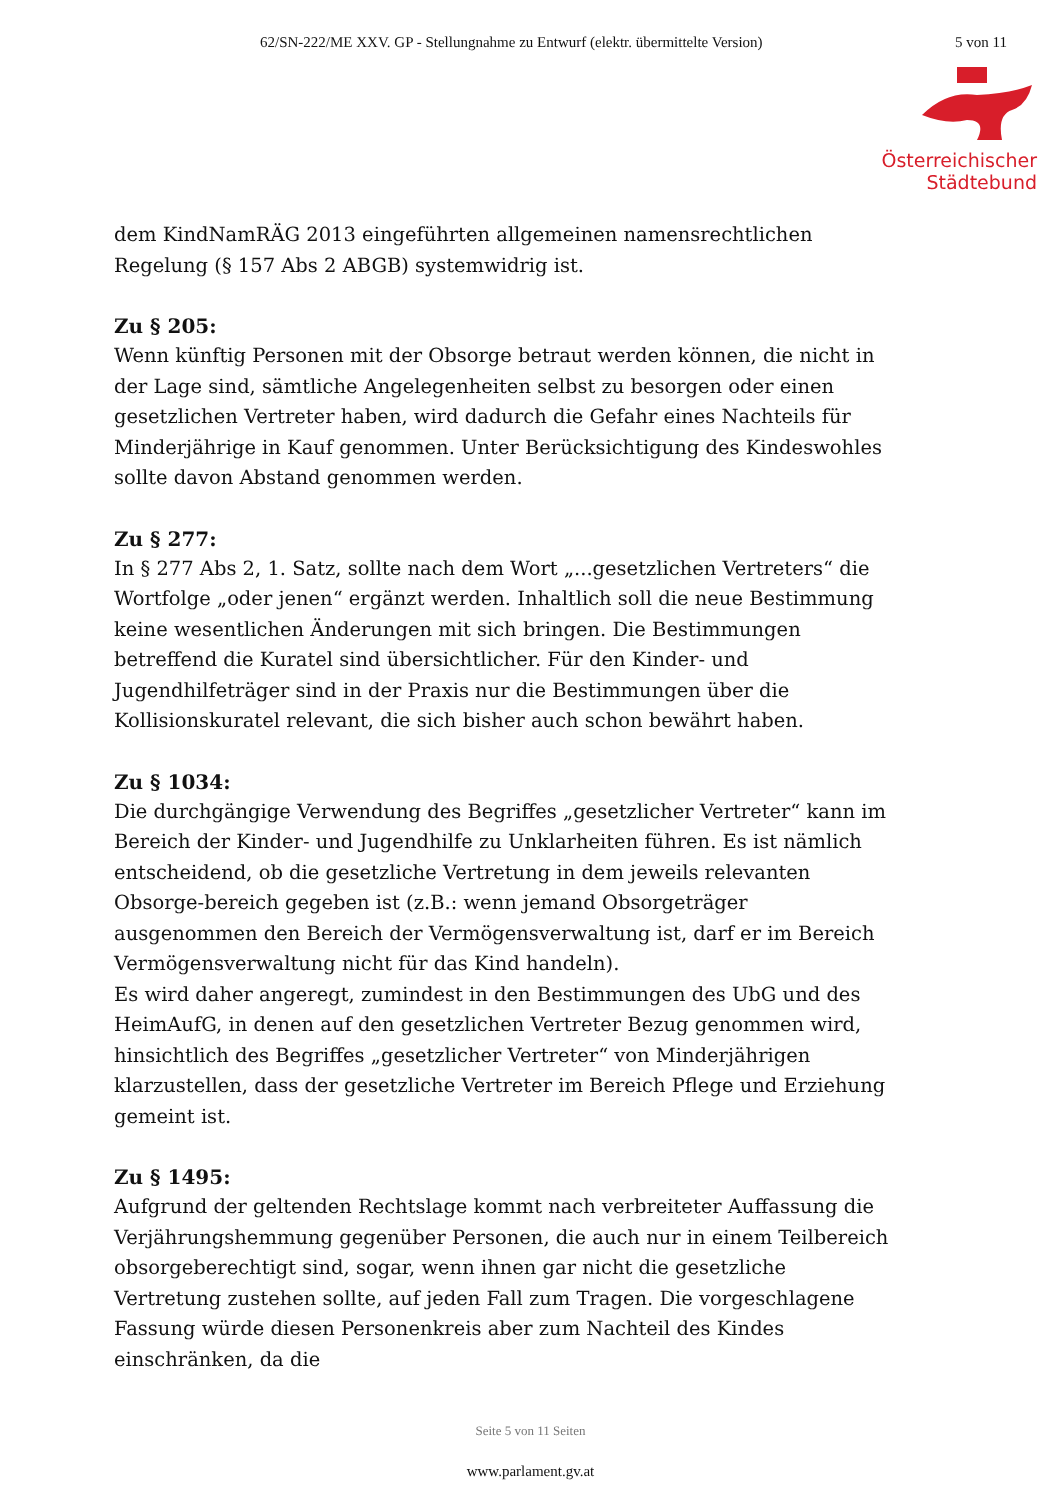62/SN-222/ME XXV. GP - Stellungnahme zu Entwurf (elektr. übermittelte Version) 5 von 11
Österreichischer
Städtebund
dem KindNamRÄG 2013 eingeführten allgemeinen namensrechtlichen Regelung (§ 157 Abs 2 ABGB) systemwidrig ist.
Zu § 205:
Wenn künftig Personen mit der Obsorge betraut werden können, die nicht in der Lage sind, sämtliche Angelegenheiten selbst zu besorgen oder einen gesetzlichen Vertreter haben, wird dadurch die Gefahr eines Nachteils für Minderjährige in Kauf genommen. Unter Berücksichtigung des Kindeswohles sollte davon Abstand genommen werden.
Zu § 277:
In § 277 Abs 2, 1. Satz, sollte nach dem Wort „...gesetzlichen Vertreters“ die Wortfolge „oder jenen“ ergänzt werden. Inhaltlich soll die neue Bestimmung keine wesentlichen Änderungen mit sich bringen. Die Bestimmungen betreffend die Kuratel sind übersichtlicher. Für den Kinder- und Jugendhilfeträger sind in der Praxis nur die Bestimmungen über die Kollisionskuratel relevant, die sich bisher auch schon bewährt haben.
Zu § 1034:
Die durchgängige Verwendung des Begriffes „gesetzlicher Vertreter“ kann im Bereich der Kinder- und Jugendhilfe zu Unklarheiten führen. Es ist nämlich entscheidend, ob die gesetzliche Vertretung in dem jeweils relevanten Obsorge-bereich gegeben ist (z.B.: wenn jemand Obsorgeträger ausgenommen den Bereich der Vermögensverwaltung ist, darf er im Bereich Vermögensverwaltung nicht für das Kind handeln).
Es wird daher angeregt, zumindest in den Bestimmungen des UbG und des HeimAufG, in denen auf den gesetzlichen Vertreter Bezug genommen wird, hinsichtlich des Begriffes „gesetzlicher Vertreter“ von Minderjährigen klarzustellen, dass der gesetzliche Vertreter im Bereich Pflege und Erziehung gemeint ist.
Zu § 1495:
Aufgrund der geltenden Rechtslage kommt nach verbreiteter Auffassung die Verjährungshemmung gegenüber Personen, die auch nur in einem Teilbereich obsorgeberechtigt sind, sogar, wenn ihnen gar nicht die gesetzliche Vertretung zustehen sollte, auf jeden Fall zum Tragen. Die vorgeschlagene Fassung würde diesen Personenkreis aber zum Nachteil des Kindes einschränken, da die
Seite 5 von 11 Seiten
www.parlament.gv.at